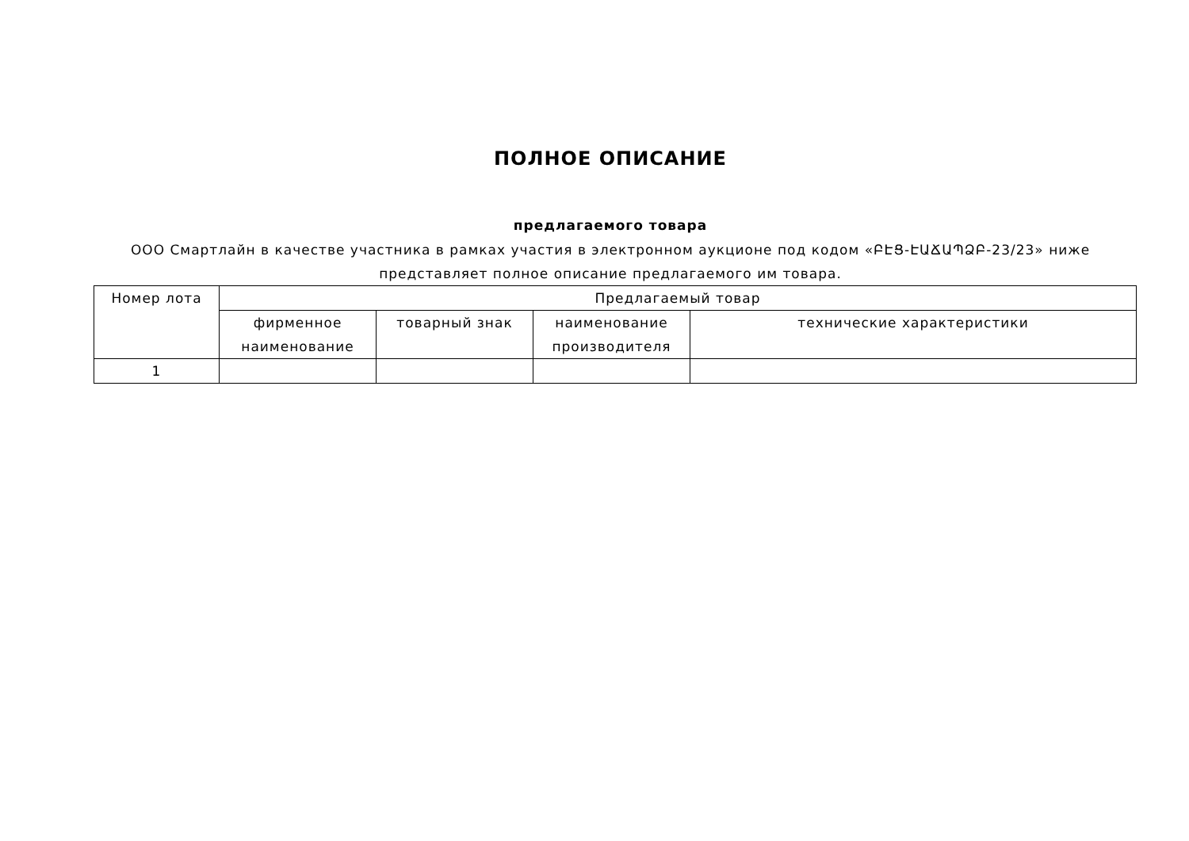ПОЛНОЕ ОПИСАНИЕ
предлагаемого товара
ООО Смартлайн в качестве участника в рамках участия в электронном аукционе под кодом «ԲԷՑ-ԷԱՃԱՊՁԲ-23/23» ниже представляет полное описание предлагаемого им товара.
| Номер лота | Предлагаемый товар | | | |
| --- | --- | --- | --- | --- |
| | фирменное наименование | товарный знак | наименование производителя | технические характеристики |
| 1 | | | | |